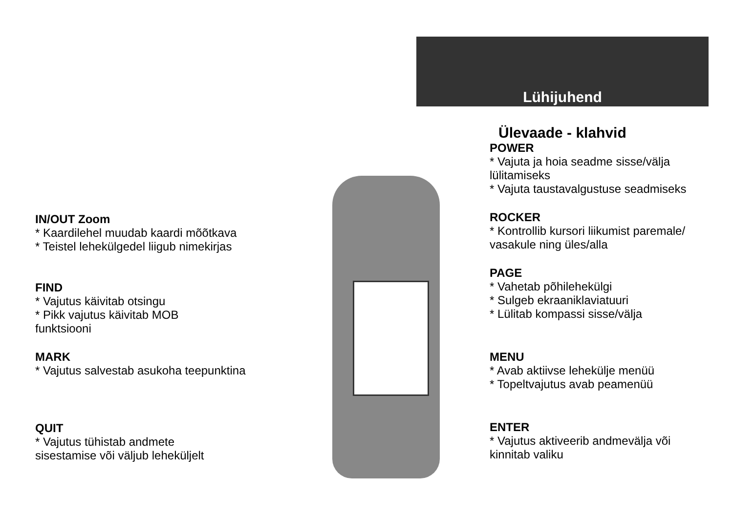Lühijuhend
IN/OUT Zoom
* Kaardilehel muudab kaardi mõõtkava
* Teistel lehekülgedel liigub nimekirjas
FIND
* Vajutus käivitab otsingu
* Pikk vajutus käivitab MOB
funktsiooni
MARK
* Vajutus salvestab asukoha teepunktina
QUIT
* Vajutus tühistab andmete
sisestamise või väljub leheküljelt
Ülevaade - klahvid
POWER
* Vajuta ja hoia seadme sisse/välja
lülitamiseks
* Vajuta taustavalgustuse seadmiseks
ROCKER
* Kontrollib kursori liikumist paremale/
vasakule ning üles/alla
PAGE
* Vahetab põhilehekülgi
* Sulgeb ekraaniklaviatuuri
* Lülitab kompassi sisse/välja
MENU
* Avab aktiivse lehekülje menüü
* Topeltvajutus avab peamenüü
ENTER
* Vajutus aktiveerib andmevälja või
kinnitab valiku